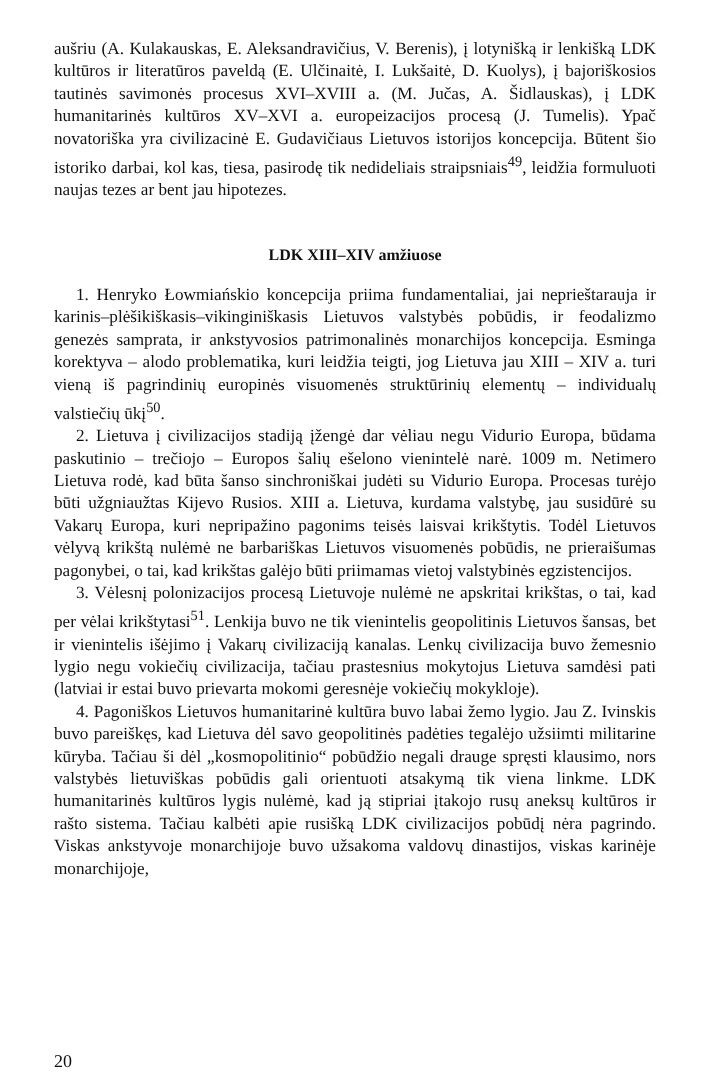aušriu (A. Kulakauskas, E. Aleksandravičius, V. Berenis), į lotynišką ir lenkišką LDK kultūros ir literatūros paveldą (E. Ulčinaitė, I. Lukšaitė, D. Kuolys), į bajoriškosios tautinės savimonės procesus XVI–XVIII a. (M. Jučas, A. Šidlauskas), į LDK humanitarinės kultūros XV–XVI a. europeizacijos procesą (J. Tumelis). Ypač novatoriška yra civilizacinė E. Gudavičiaus Lietuvos istorijos koncepcija. Būtent šio istoriko darbai, kol kas, tiesa, pasirodę tik nedideliais straipsniais<sup>49</sup>, leidžia formuluoti naujas tezes ar bent jau hipotezes.
LDK XIII–XIV amžiuose
1. Henryko Łowmiańskio koncepcija priima fundamentaliai, jai neprieštarauja ir karinis–plėšikiškasis–vikinginiškasis Lietuvos valstybės pobūdis, ir feodalizmo genezės samprata, ir ankstyvosios patrimonalinės monarchijos koncepcija. Esminga korektyva – alodo problematika, kuri leidžia teigti, jog Lietuva jau XIII – XIV a. turi vieną iš pagrindinių europinės visuomenės struktūrinių elementų – individualų valstiečių ūkį<sup>50</sup>.
2. Lietuva į civilizacijos stadiją įžengė dar vėliau negu Vidurio Europa, būdama paskutinio – trečiojo – Europos šalių ešelono vienintelė narė. 1009 m. Netimero Lietuva rodė, kad būta šanso sinchroniškai judėti su Vidurio Europa. Procesas turėjo būti užgniaužtas Kijevo Rusios. XIII a. Lietuva, kurdama valstybę, jau susidūrė su Vakarų Europa, kuri nepripažino pagonims teisės laisvai krikštytis. Todėl Lietuvos vėlyvą krikštą nulėmė ne barbariškas Lietuvos visuomenės pobūdis, ne prieraišumas pagonybei, o tai, kad krikštas galėjo būti priimamas vietoj valstybinės egzistencijos.
3. Vėlesnį polonizacijos procesą Lietuvoje nulėmė ne apskritai krikštas, o tai, kad per vėlai krikštytasi<sup>51</sup>. Lenkija buvo ne tik vienintelis geopolitinis Lietuvos šansas, bet ir vienintelis išėjimo į Vakarų civilizaciją kanalas. Lenkų civilizacija buvo žemesnio lygio negu vokiečių civilizacija, tačiau prastesnius mokytojus Lietuva samdėsi pati (latviai ir estai buvo prievarta mokomi geresnėje vokiečių mokykloje).
4. Pagoniškos Lietuvos humanitarinė kultūra buvo labai žemo lygio. Jau Z. Ivinskis buvo pareiškęs, kad Lietuva dėl savo geopolitinės padėties tegalėjo užsiimti militarine kūryba. Tačiau ši dėl „kosmopolitinio“ pobūdžio negali drauge spręsti klausimo, nors valstybės lietuviškas pobūdis gali orientuoti atsakymą tik viena linkme. LDK humanitarinės kultūros lygis nulėmė, kad ją stipriai įtakojo rusų aneksų kultūros ir rašto sistema. Tačiau kalbėti apie rusišką LDK civilizacijos pobūdį nėra pagrindo. Viskas ankstyvoje monarchijoje buvo užsakoma valdovų dinastijos, viskas karinėje monarchijoje,
20